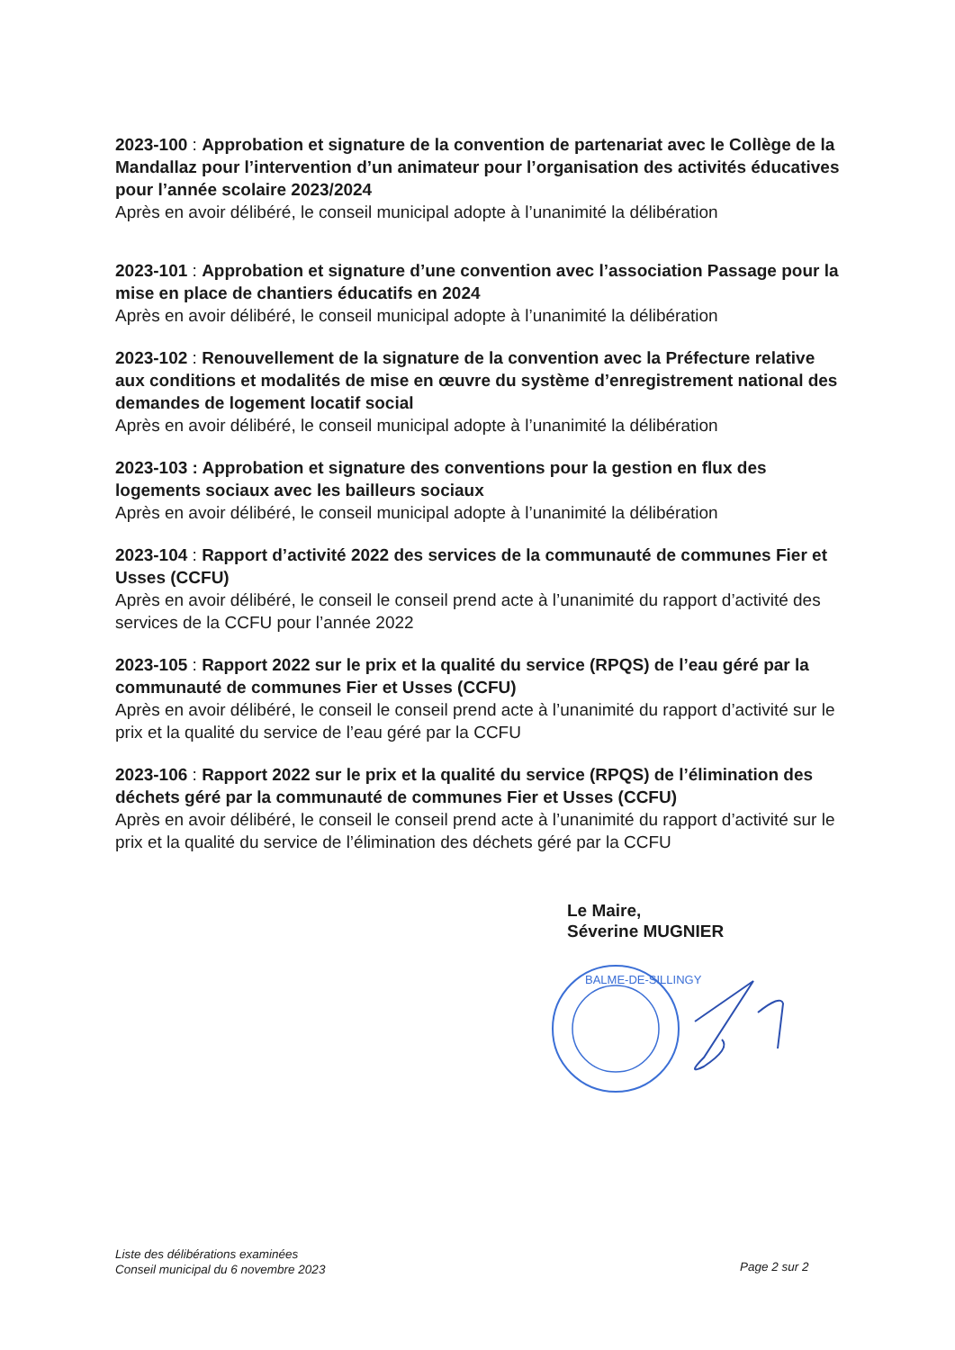2023-100 : Approbation et signature de la convention de partenariat avec le Collège de la Mandallaz pour l’intervention d’un animateur pour l’organisation des activités éducatives pour l’année scolaire 2023/2024
Après en avoir délibéré, le conseil municipal adopte à l’unanimité la délibération
2023-101 : Approbation et signature d’une convention avec l’association Passage pour la mise en place de chantiers éducatifs en 2024
Après en avoir délibéré, le conseil municipal adopte à l’unanimité la délibération
2023-102 : Renouvellement de la signature de la convention avec la Préfecture relative aux conditions et modalités de mise en œuvre du système d’enregistrement national des demandes de logement locatif social
Après en avoir délibéré, le conseil municipal adopte à l’unanimité la délibération
2023-103 : Approbation et signature des conventions pour la gestion en flux des logements sociaux avec les bailleurs sociaux
Après en avoir délibéré, le conseil municipal adopte à l’unanimité la délibération
2023-104 : Rapport d’activité 2022 des services de la communauté de communes Fier et Usses (CCFU)
Après en avoir délibéré, le conseil le conseil prend acte à l’unanimité du rapport d’activité des services de la CCFU pour l’année 2022
2023-105 : Rapport 2022 sur le prix et la qualité du service (RPQS) de l’eau géré par la communauté de communes Fier et Usses (CCFU)
Après en avoir délibéré, le conseil le conseil prend acte à l’unanimité du rapport d’activité sur le prix et la qualité du service de l’eau géré par la CCFU
2023-106 : Rapport 2022 sur le prix et la qualité du service (RPQS) de l’élimination des déchets géré par la communauté de communes Fier et Usses (CCFU)
Après en avoir délibéré, le conseil le conseil prend acte à l’unanimité du rapport d’activité sur le prix et la qualité du service de l’élimination des déchets géré par la CCFU
Le Maire,
Séverine MUGNIER
BALME-DE-SILLINGY
Liste des délibérations examinées
Conseil municipal du 6 novembre 2023
Page 2 sur 2